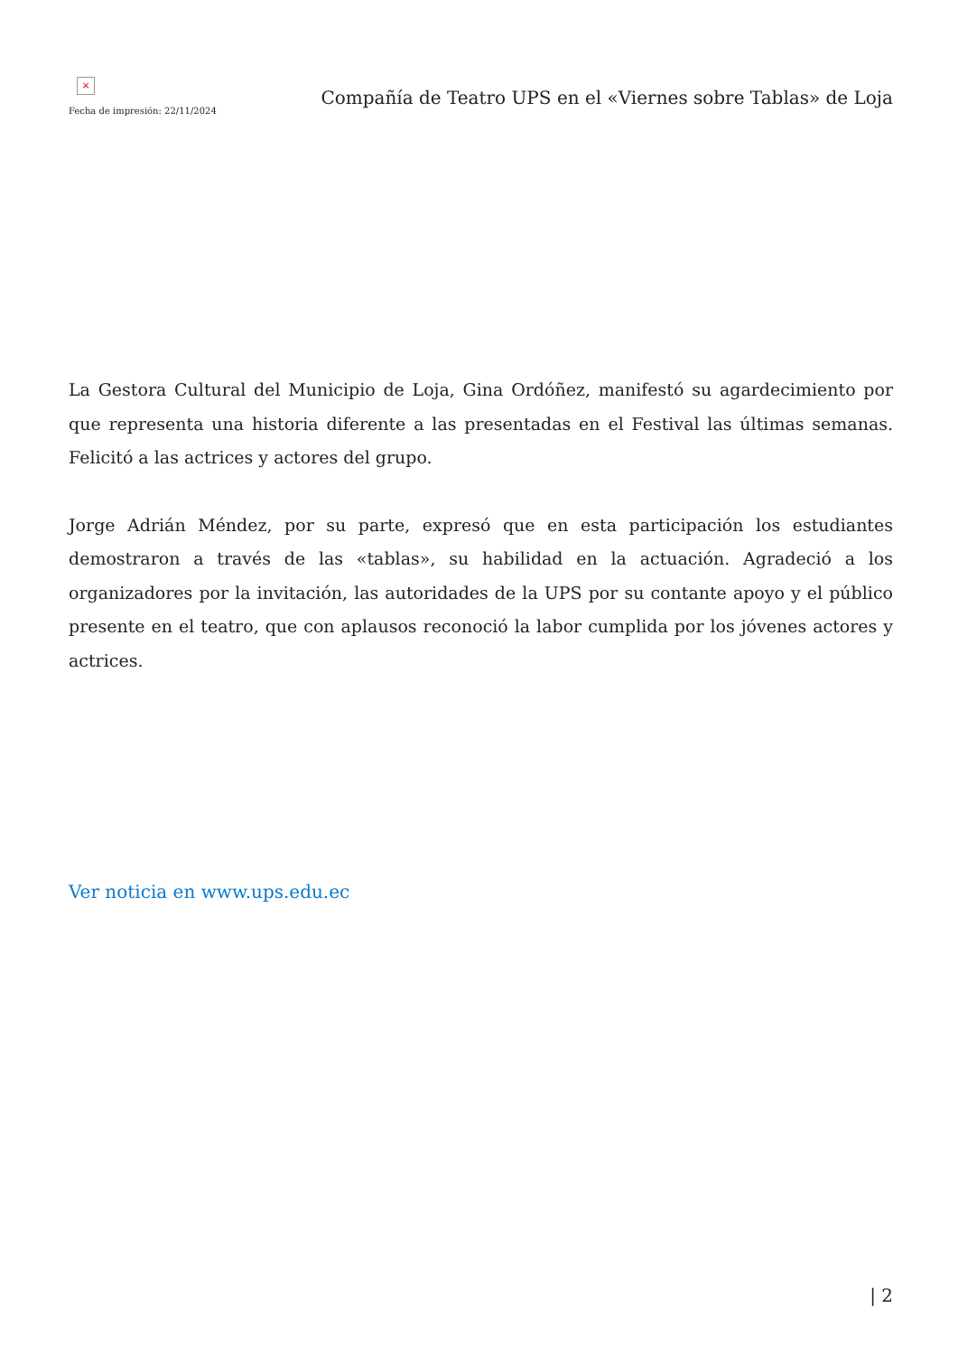×
Fecha de impresión: 22/11/2024
Compañía de Teatro UPS en el «Viernes sobre Tablas» de Loja
La Gestora Cultural del Municipio de Loja, Gina Ordóñez, manifestó su agardecimiento por que representa una historia diferente a las presentadas en el Festival las últimas semanas. Felicitó a las actrices y actores del grupo.
Jorge Adrián Méndez, por su parte, expresó que en esta participación los estudiantes demostraron a través de las «tablas», su habilidad en la actuación. Agradeció a los organizadores por la invitación, las autoridades de la UPS por su contante apoyo y el público presente en el teatro, que con aplausos reconoció la labor cumplida por los jóvenes actores y actrices.
Ver noticia en www.ups.edu.ec
| 2